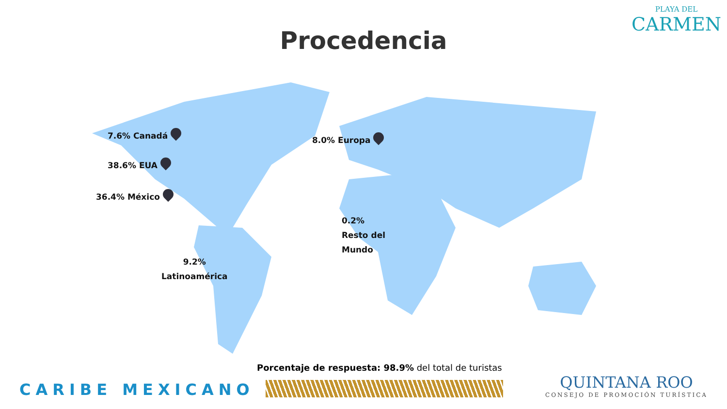PLAYA DEL
CARMEN
Procedencia
7.6% Canadá
38.6% EUA
36.4% México
8.0% Europa
0.2%
Resto del
Mundo
9.2%
Latinoamérica
Porcentaje de respuesta: 98.9% del total de turistas
CARIBE MEXICANO
QUINTANA ROO
CONSEJO DE PROMOCIÓN TURÍSTICA